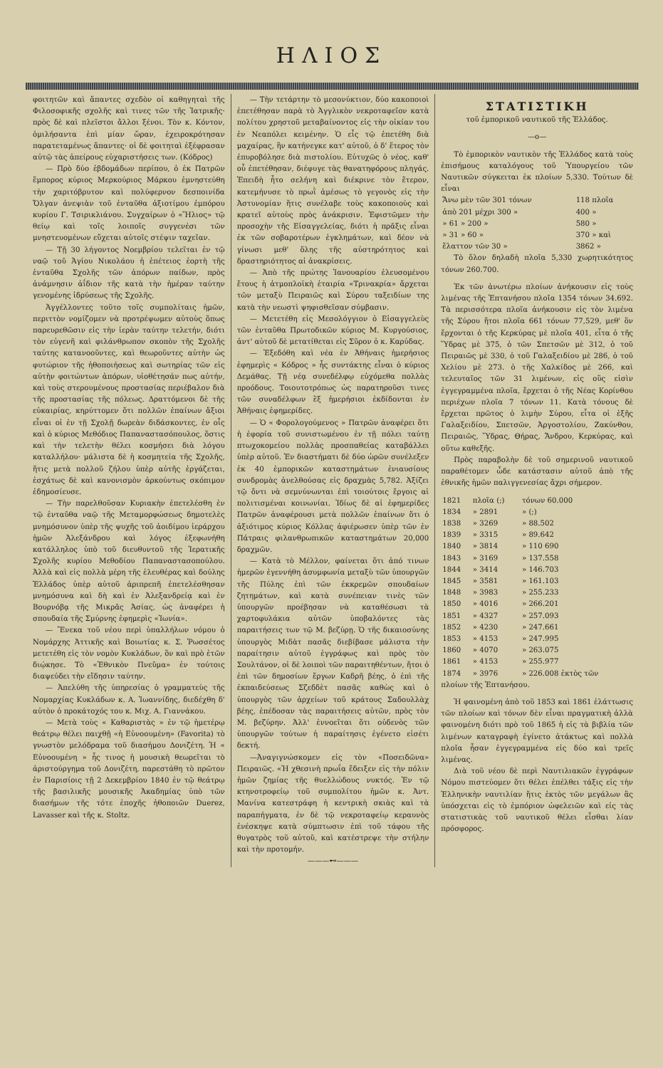ΗΛΙΟΣ
φοιτητῶν καὶ ἅπαντες σχεδὸν οἱ καθηγηταὶ τῆς Φιλοσοφικῆς σχολῆς καὶ τινες τῶν τῆς Ἰατρικῆς· πρὸς δὲ καὶ πλεῖστοι ἄλλοι ξένοι. Τὸν κ. Κόντον, ὁμιλήσαντα ἐπὶ μίαν ὥραν, ἐχειροκρότησαν παρατεταμένως ἅπαντες· οἱ δὲ φοιτηταὶ ἐξέφρασαν αὐτῷ τὰς ἀπείρους εὐχαριστήσεις των. (Κόδρος)
— Πρὸ δύο ἑβδομάδων περίπου, ὁ ἐκ Πατρῶν ἔμπορος κύριος Μερκούριος Μάρκου ἐμνηστεύθη τὴν χαριτόβρυτον καὶ πολύφερνον δεσποινίδα Ὄλγαν ἀνεψιὰν τοῦ ἐνταῦθα ἀξιοτίμου ἐμπόρου κυρίου Γ. Τσιρικλιάνου. Συγχαίρων ὁ «Ἥλιος» τῷ θείῳ καὶ τοῖς λοιποῖς συγγενέσι τῶν μνηστευομένων εὔχεται αὐτοῖς στέψιν ταχεῖαν.
— Τῇ 30 λήγοντος Νοεμβρίου τελεῖται ἐν τῷ ναῷ τοῦ Ἁγίου Νικολάου ἡ ἐπέτειος ἑορτὴ τῆς ἐνταῦθα Σχολῆς τῶν ἀπόρων παίδων, πρὸς ἀνάμνησιν ἀΐδιον τῆς κατὰ τὴν ἡμέραν ταύτην γενομένης ἱδρύσεως τῆς Σχολῆς.
Ἀγγέλλοντες τοῦτο τοῖς συμπολίταις ἡμῶν, περιττὸν νομίζομεν νὰ προτρέψωμεν αὐτοὺς ὅπως παρευρεθῶσιν εἰς τὴν ἱερὰν ταύτην τελετήν, διότι τὸν εὐγενῆ καὶ φιλάνθρωπον σκοπὸν τῆς Σχολῆς ταύτης κατανοοῦντες, καὶ θεωροῦντες αὐτὴν ὡς φυτώριον τῆς ἠθοποιήσεως καὶ σωτηρίας τῶν εἰς αὐτὴν φοιτώντων ἀπόρων, υἱοθέτησάν πως αὐτήν, καὶ τοὺς στερουμένους προστασίας περιέβαλον διὰ τῆς προστασίας τῆς πόλεως. Δραττόμενοι δὲ τῆς εὐκαιρίας, κηρύττομεν ὅτι πολλῶν ἐπαίνων ἄξιοι εἶναι οἱ ἐν τῇ Σχολῇ δωρεὰν διδάσκοντες, ἐν οἷς καὶ ὁ κύριος Μεθόδιος Παπαναστασόπουλος, ὅστις καὶ τὴν τελετὴν θέλει κοσμήσει διὰ λόγου καταλλήλου· μάλιστα δὲ ἡ κοσμητεία τῆς Σχολῆς, ἥτις μετὰ πολλοῦ ζήλου ὑπὲρ αὐτῆς ἐργάζεται, ἐσχάτως δὲ καὶ κανονισμὸν ἀρκούντως σκόπιμον ἐδημοσίευσε.
— Τὴν παρελθοῦσαν Κυριακὴν ἐπετελέσθη ἐν τῷ ἐνταῦθα ναῷ τῆς Μεταμορφώσεως δημοτελὲς μνημόσυνον ὑπὲρ τῆς ψυχῆς τοῦ ἀοιδίμου ἱεράρχου ἡμῶν Ἀλεξάνδρου καὶ λόγος ἐξεφωνήθη κατάλληλος ὑπὸ τοῦ διευθυντοῦ τῆς Ἱερατικῆς Σχολῆς κυρίου Μεθοδίου Παπαναστασοπούλου. Ἀλλὰ καὶ εἰς πολλὰ μέρη τῆς ἐλευθέρας καὶ δούλης Ἑλλάδος ὑπὲρ αὐτοῦ ἀριπρεπῆ ἐπετελέσθησαν μνημόσυνα καὶ δὴ καὶ ἐν Ἀλεξανδρείᾳ καὶ ἐν Βουρνόβᾳ τῆς Μικρᾶς Ἀσίας, ὡς ἀναφέρει ἡ σπουδαία τῆς Σμύρνης ἐφημερὶς «Ἰωνία».
— Ἕνεκα τοῦ νέου περὶ ὑπαλλήλων νόμου ὁ Νομάρχης Ἀττικῆς καὶ Βοιωτίας κ. Σ. Ῥωσσέτος μετετέθη εἰς τὸν νομὸν Κυκλάδων, ὃν καὶ πρὸ ἐτῶν διῴκησε. Τὸ «Ἐθνικὸν Πνεῦμα» ἐν τούτοις διαψεύδει τὴν εἴδησιν ταύτην.
— Ἀπελύθη τῆς ὑπηρεσίας ὁ γραμματεὺς τῆς Νομαρχίας Κυκλάδων κ. Α. Ἰωαννίδης, διεδέχθη δ' αὐτὸν ὁ προκάτοχός του κ. Μιχ. Α. Γιαννάκου.
— Μετὰ τοὺς « Καθαριστὰς » ἐν τῷ ἡμετέρῳ θεάτρῳ θέλει παιχθῇ «ἡ Εὐνοουμένη» (Favorita) τὸ γνωστὸν μελόδραμα τοῦ διασήμου Δονιζέτη. Ἡ « Εὐνοουμένη » ἧς τινος ἡ μουσικὴ θεωρεῖται τὸ ἀριστούργημα τοῦ Δονιζέτη, παρεστάθη τὸ πρῶτον ἐν Παρισίοις τῇ 2 Δεκεμβρίου 1840 ἐν τῷ θεάτρῳ τῆς βασιλικῆς μουσικῆς Ἀκαδημίας ὑπὸ τῶν διασήμων τῆς τότε ἐποχῆς ἠθοποιῶν Duerez, Lavasser καὶ τῆς κ. Stoltz.
— Τὴν τετάρτην τὸ μεσονύκτιον, δύο κακοποιοὶ ἐπετέθησαν παρὰ τὸ Ἀγγλικὸν νεκροταφεῖον κατὰ πολίτου χρηστοῦ μεταβαίνοντος εἰς τὴν οἰκίαν του ἐν Νεαπόλει κειμένην. Ὁ εἷς τῷ ἐπετέθη διὰ μαχαίρας, ἣν κατήνεγκε κατ' αὐτοῦ, ὁ δ' ἕτερος τὸν ἐπυροβόλησε διὰ πιστολίου. Εὐτυχῶς ὁ νέος, καθ' οὗ ἐπετέθησαν, διέφυγε τὰς θανατηφόρους πληγάς. Ἐπειδὴ ἦτο σελήνη καὶ διέκρινε τὸν ἕτερον, κατεμήνυσε τὸ πρωῒ ἀμέσως τὸ γεγονὸς εἰς τὴν Ἀστυνομίαν ἥτις συνέλαβε τοὺς κακοποιοὺς καὶ κρατεῖ αὐτοὺς πρὸς ἀνάκρισιν. Ἐφιστῶμεν τὴν προσοχὴν τῆς Εἰσαγγελείας, διότι ἡ πρᾶξις εἶναι ἐκ τῶν σοβαροτέρων ἐγκλημάτων, καὶ δέον νὰ γίνωσι μεθ' ὅλης τῆς αὐστηρότητος καὶ δραστηριότητος αἱ ἀνακρίσεις.
— Ἀπὸ τῆς πρώτης Ἰανουαρίου ἐλευσομένου ἔτους ἡ ἀτμοπλοϊκὴ ἑταιρία «Τρινακρία» ἄρχεται τῶν μεταξὺ Πειραιῶς καὶ Σύρου ταξειδίων της κατὰ τὴν νεωστὶ ψηφισθεῖσαν σύμβασιν.
— Μετετέθη εἰς Μεσολόγγιον ὁ Εἰσαγγελεὺς τῶν ἐνταῦθα Πρωτοδικῶν κύριος Μ. Κυργούσιος, ἀντ' αὐτοῦ δὲ μετατίθεται εἰς Σῦρον ὁ κ. Καρύδας.
— Ἐξεδόθη καὶ νέα ἐν Ἀθήναις ἡμερήσιος ἐφημερὶς « Κόδρος » ἧς συντάκτης εἶναι ὁ κύριος Δεμάθας. Τῇ νέᾳ συνεδέλφῳ εὐχόμεθα πολλὰς προόδους. Τοιουτοτρόπως ὡς παρατηροῦσι τινες τῶν συναδέλφων ἓξ ἡμερήσιοι ἐκδίδονται ἐν Ἀθήναις ἐφημερίδες.
— Ὁ « Φορολογούμενος » Πατρῶν ἀναφέρει ὅτι ἡ ἐφορία τοῦ συνιστωμένου ἐν τῇ πόλει ταύτῃ πτωχοκομείου πολλὰς προσπαθείας καταβάλλει ὑπὲρ αὐτοῦ. Ἐν διαστήματι δὲ δύο ὡρῶν συνέλεξεν ἐκ 40 ἐμπορικῶν καταστημάτων ἐνιαυσίους συνδρομὰς ἀνελθούσας εἰς δραχμὰς 5,782. Ἀξίζει τῷ ὄντι νὰ σεμνύνωνται ἐπὶ τοιούτοις ἔργοις αἱ πολιτισμέναι κοινωνίαι. Ἰδίως δὲ αἱ ἐφημερίδες Πατρῶν ἀναφέρουσι μετὰ πολλῶν ἐπαίνων ὅτι ὁ ἀξιότιμος κύριος Κόλλας ἀφιέρωσεν ὑπὲρ τῶν ἐν Πάτραις φιλανθρωπικῶν καταστημάτων 20,000 δραχμῶν.
— Κατὰ τὸ Μέλλον, φαίνεται ὅτι ἀπό τινων ἡμερῶν ἐγεννήθη ἀσυμφωνία μεταξὺ τῶν ὑπουργῶν τῆς Πύλης ἐπὶ τῶν ἐκκρεμῶν σπουδαίων ζητημάτων, καὶ κατὰ συνέπειαν τινὲς τῶν ὑπουργῶν προέβησαν νὰ καταθέσωσι τὰ χαρτοφυλάκια αὐτῶν ὑποβαλόντες τὰς παραιτήσεις των τῷ Μ. βεζύρῃ. Ὁ τῆς δικαιοσύνης ὑπουργὸς Μιδὰτ πασᾶς διεβίβασε μάλιστα τὴν παραίτησιν αὐτοῦ ἐγγράφως καὶ πρὸς τὸν Σουλτάνον, οἱ δὲ λοιποὶ τῶν παραιτηθέντων, ἤτοι ὁ ἐπὶ τῶν δημοσίων ἔργων Καδρῆ βέης, ὁ ἐπὶ τῆς ἐκπαιδεύσεως Σζεδδὲτ πασᾶς καθὼς καὶ ὁ ὑπουργὸς τῶν ἀρχείων τοῦ κράτους Σαδουλλὰχ βέης, ἐπέδοσαν τὰς παραιτήσεις αὐτῶν, πρὸς τὸν Μ. βεζύρην. Ἀλλ' ἐννοεῖται ὅτι οὐδενὸς τῶν ὑπουργῶν τούτων ἡ παραίτησις ἐγένετο εἰσέτι δεκτή.
—Ἀναγιγνώσκομεν εἰς τὸν «Ποσειδῶνα» Πειραιῶς. «Ἡ χθεσινὴ πρωΐα ἔδειξεν εἰς τὴν πόλιν ἡμῶν ζημίας τῆς θυελλώδους νυκτός. Ἐν τῷ κτηνοτροφείῳ τοῦ συμπολίτου ἡμῶν κ. Ἀντ. Μανίνα κατεστράφη ἡ κεντρικὴ σκιὰς καὶ τὰ παραπήγματα, ἐν δὲ τῷ νεκροταφείῳ κεραυνὸς ἐνέσκηψε κατὰ σύμπτωσιν ἐπὶ τοῦ τάφου τῆς θυγατρὸς τοῦ αὐτοῦ, καὶ κατέστρεψε τὴν στήλην καὶ τὴν προτομήν.
———⊷———
ΣΤΑΤΙΣΤΙΚΗ
τοῦ ἐμπορικοῦ ναυτικοῦ τῆς Ἑλλάδος.
—ο—
Τὸ ἐμπορικὸν ναυτικὸν τῆς Ἑλλάδος κατὰ τοὺς ἐπισήμους καταλόγους τοῦ Ὑπουργείου τῶν Ναυτικῶν σύγκειται ἐκ πλοίων 5,330. Τούτων δὲ εἶναι
| Ἄνω μὲν τῶν 301 τόνων | 118 πλοῖα |
| ἀπὸ 201 μέχρι 300 » | 400 » |
| » 61 » 200 » | 580 » |
| » 31 » 60 » | 370 » καὶ |
| ἔλαττον τῶν 30 » | 3862 » |
Τὸ ὅλον δηλαδὴ πλοῖα 5,330 χωρητικότητος τόνων 260.700.
Ἐκ τῶν ἀνωτέρω πλοίων ἀνήκουσιν εἰς τοὺς λιμένας τῆς Ἑπτανήσου πλοῖα 1354 τόνων 34.692. Τὰ περισσότερα πλοῖα ἀνήκουσιν εἰς τὸν λιμένα τῆς Σύρου ἤτοι πλοῖα 661 τόνων 77,529, μεθ' ὃν ἔρχονται ὁ τῆς Κερκύρας μὲ πλοῖα 401, εἶτα ὁ τῆς Ὕδρας μὲ 375, ὁ τῶν Σπετσῶν μὲ 312, ὁ τοῦ Πειραιῶς μὲ 330, ὁ τοῦ Γαλαξειδίου μὲ 286, ὁ τοῦ Χελίου μὲ 273. ὁ τῆς Χαλκίδος μὲ 266, καὶ τελευταῖος τῶν 31 λιμένων, εἰς οὓς εἰσὶν ἐγγεγραμμένα πλοῖα, ἔρχεται ὁ τῆς Νέας Κορίνθου περιέχων πλοῖα 7 τόνων 11. Κατὰ τόνους δὲ ἔρχεται πρῶτος ὁ λιμὴν Σύρου, εἶτα οἱ ἑξῆς Γαλαξειδίου, Σπετσῶν, Ἀργοστολίου, Ζακύνθου, Πειραιῶς, Ὕδρας, Θήρας, Ἄνδρου, Κερκύρας, καὶ οὕτω καθεξῆς.
Πρὸς παραβολὴν δὲ τοῦ σημερινοῦ ναυτικοῦ παραθέτομεν ὧδε κατάστασιν αὐτοῦ ἀπὸ τῆς ἐθνικῆς ἡμῶν παλιγγενεσίας ἄχρι σήμερον.
| 1821 | πλοῖα (;) | τόνων 60.000 |
| 1834 | » 2891 | » (;) |
| 1838 | » 3269 | » 88.502 |
| 1839 | » 3315 | » 89.642 |
| 1840 | » 3814 | » 110 690 |
| 1843 | » 3169 | » 137.558 |
| 1844 | » 3414 | » 146.703 |
| 1845 | » 3581 | » 161.103 |
| 1848 | » 3983 | » 255.233 |
| 1850 | » 4016 | » 266.201 |
| 1851 | » 4327 | » 257.093 |
| 1852 | » 4230 | » 247.661 |
| 1853 | » 4153 | » 247.995 |
| 1860 | » 4070 | » 263.075 |
| 1861 | » 4153 | » 255.977 |
| 1874 | » 3976 | » 226.008 ἐκτὸς τῶν |
πλοίων τῆς Ἑπτανήσου.
Ἡ φαινομένη ἀπὸ τοῦ 1853 καὶ 1861 ἐλάττωσις τῶν πλοίων καὶ τόνων δὲν εἶναι πραγματικὴ ἀλλὰ φαινομένη διότι πρὸ τοῦ 1865 ἡ εἰς τὰ βιβλία τῶν λιμένων καταγραφὴ ἐγίνετο ἀτάκτως καὶ πολλὰ πλοῖα ἦσαν ἐγγεγραμμένα εἰς δύο καὶ τρεῖς λιμένας.
Διὰ τοῦ νέου δὲ περὶ Ναυτιλιακῶν ἐγγράφων Νόμου πιστεύομεν ὅτι θέλει ἐπέλθει τάξις εἰς τὴν Ἑλληνικὴν ναυτιλίαν ἥτις ἐκτὸς τῶν μεγάλων ἃς ὑπόσχεται εἰς τὸ ἐμπόριον ὠφελειῶν καὶ εἰς τὰς στατιστικὰς τοῦ ναυτικοῦ θέλει εἶσθαι λίαν πρόσφορος.